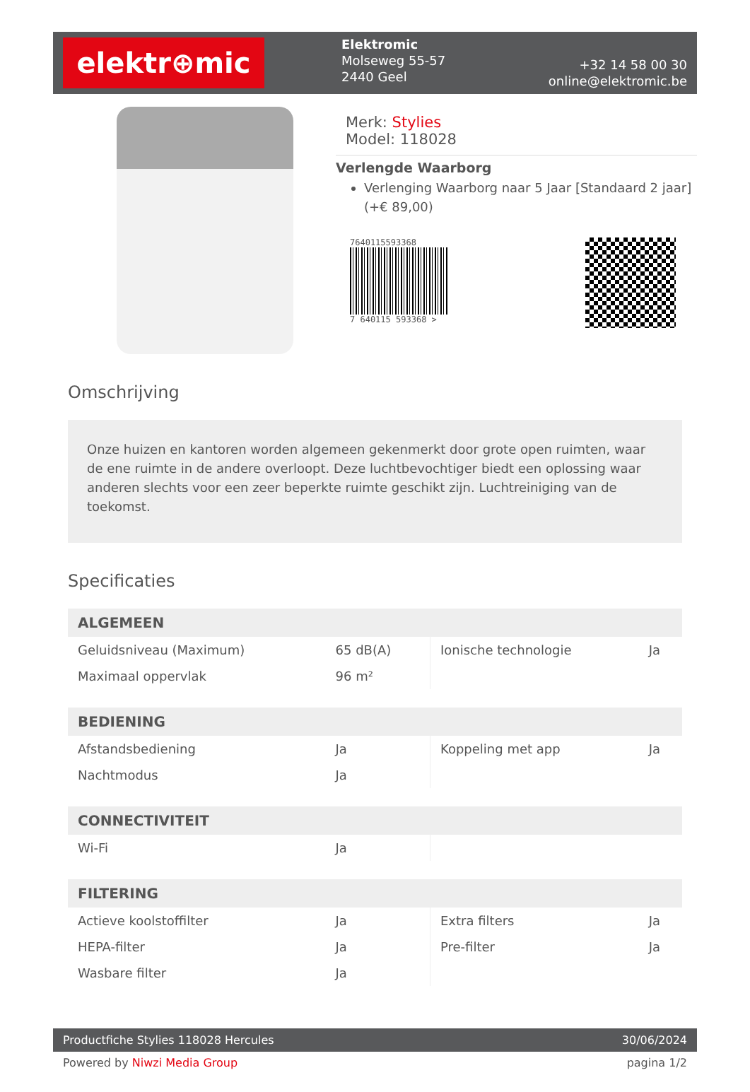elektr⊕mic
Elektromic
Molseweg 55-57
2440 Geel
+32 14 58 00 30
online@elektromic.be
Merk: Stylies
Model: 118028
Verlengde Waarborg
Verlenging Waarborg naar 5 Jaar [Standaard 2 jaar] (+€ 89,00)
7640115593368
7 640115 593368 >
Omschrijving
Onze huizen en kantoren worden algemeen gekenmerkt door grote open ruimten, waar de ene ruimte in de andere overloopt. Deze luchtbevochtiger biedt een oplossing waar anderen slechts voor een zeer beperkte ruimte geschikt zijn. Luchtreiniging van de toekomst.
Specificaties
| ALGEMEEN | | | |
| --- | --- | --- | --- |
| Geluidsniveau (Maximum) | 65 dB(A) | Ionische technologie | Ja |
| Maximaal oppervlak | 96 m² | | |
| BEDIENING | | | |
| Afstandsbediening | Ja | Koppeling met app | Ja |
| Nachtmodus | Ja | | |
| CONNECTIVITEIT | | | |
| Wi-Fi | Ja | | |
| FILTERING | | | |
| Actieve koolstoffilter | Ja | Extra filters | Ja |
| HEPA-filter | Ja | Pre-filter | Ja |
| Wasbare filter | Ja | | |
Productfiche Stylies 118028 Hercules 30/06/2024
Powered by Niwzi Media Group pagina 1/2